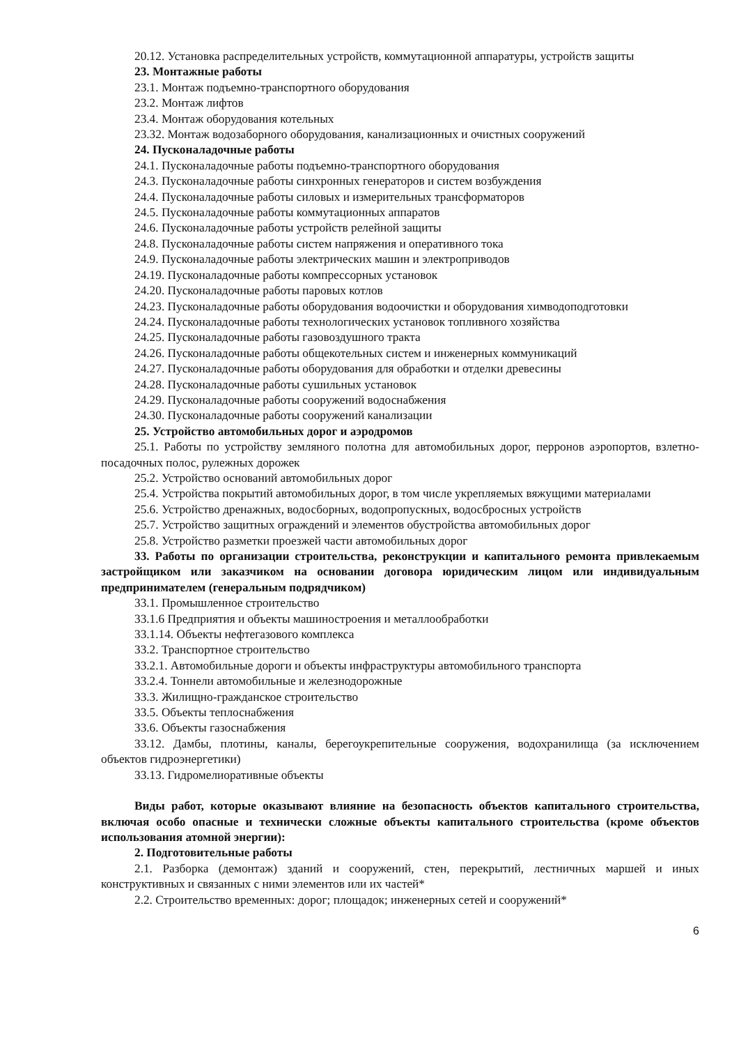20.12. Установка распределительных устройств, коммутационной аппаратуры, устройств защиты
23. Монтажные работы
23.1. Монтаж подъемно-транспортного оборудования
23.2. Монтаж лифтов
23.4. Монтаж оборудования котельных
23.32. Монтаж водозаборного оборудования, канализационных и очистных сооружений
24. Пусконаладочные работы
24.1. Пусконаладочные работы подъемно-транспортного оборудования
24.3. Пусконаладочные работы синхронных генераторов и систем возбуждения
24.4. Пусконаладочные работы силовых и измерительных трансформаторов
24.5. Пусконаладочные работы коммутационных аппаратов
24.6. Пусконаладочные работы устройств релейной защиты
24.8. Пусконаладочные работы систем напряжения и оперативного тока
24.9. Пусконаладочные работы электрических машин и электроприводов
24.19. Пусконаладочные работы компрессорных установок
24.20. Пусконаладочные работы паровых котлов
24.23. Пусконаладочные работы оборудования водоочистки и оборудования химводоподготовки
24.24. Пусконаладочные работы технологических установок топливного хозяйства
24.25. Пусконаладочные работы газовоздушного тракта
24.26. Пусконаладочные работы общекотельных систем и инженерных коммуникаций
24.27. Пусконаладочные работы оборудования для обработки и отделки древесины
24.28. Пусконаладочные работы сушильных установок
24.29. Пусконаладочные работы сооружений водоснабжения
24.30. Пусконаладочные работы сооружений канализации
25. Устройство автомобильных дорог и аэродромов
25.1. Работы по устройству земляного полотна для автомобильных дорог, перронов аэропортов, взлетно-посадочных полос, рулежных дорожек
25.2. Устройство оснований автомобильных дорог
25.4. Устройства покрытий автомобильных дорог, в том числе укрепляемых вяжущими материалами
25.6. Устройство дренажных, водосборных, водопропускных, водосбросных устройств
25.7. Устройство защитных ограждений и элементов обустройства автомобильных дорог
25.8. Устройство разметки проезжей части автомобильных дорог
33. Работы по организации строительства, реконструкции и капитального ремонта привлекаемым застройщиком или заказчиком на основании договора юридическим лицом или индивидуальным предпринимателем (генеральным подрядчиком)
33.1. Промышленное строительство
33.1.6 Предприятия и объекты машиностроения и металлообработки
33.1.14. Объекты нефтегазового комплекса
33.2. Транспортное строительство
33.2.1. Автомобильные дороги и объекты инфраструктуры автомобильного транспорта
33.2.4. Тоннели автомобильные и железнодорожные
33.3. Жилищно-гражданское строительство
33.5. Объекты теплоснабжения
33.6. Объекты газоснабжения
33.12. Дамбы, плотины, каналы, берегоукрепительные сооружения, водохранилища (за исключением объектов гидроэнергетики)
33.13. Гидромелиоративные объекты
Виды работ, которые оказывают влияние на безопасность объектов капитального строительства, включая особо опасные и технически сложные объекты капитального строительства (кроме объектов использования атомной энергии):
2. Подготовительные работы
2.1. Разборка (демонтаж) зданий и сооружений, стен, перекрытий, лестничных маршей и иных конструктивных и связанных с ними элементов или их частей*
2.2. Строительство временных: дорог; площадок; инженерных сетей и сооружений*
6